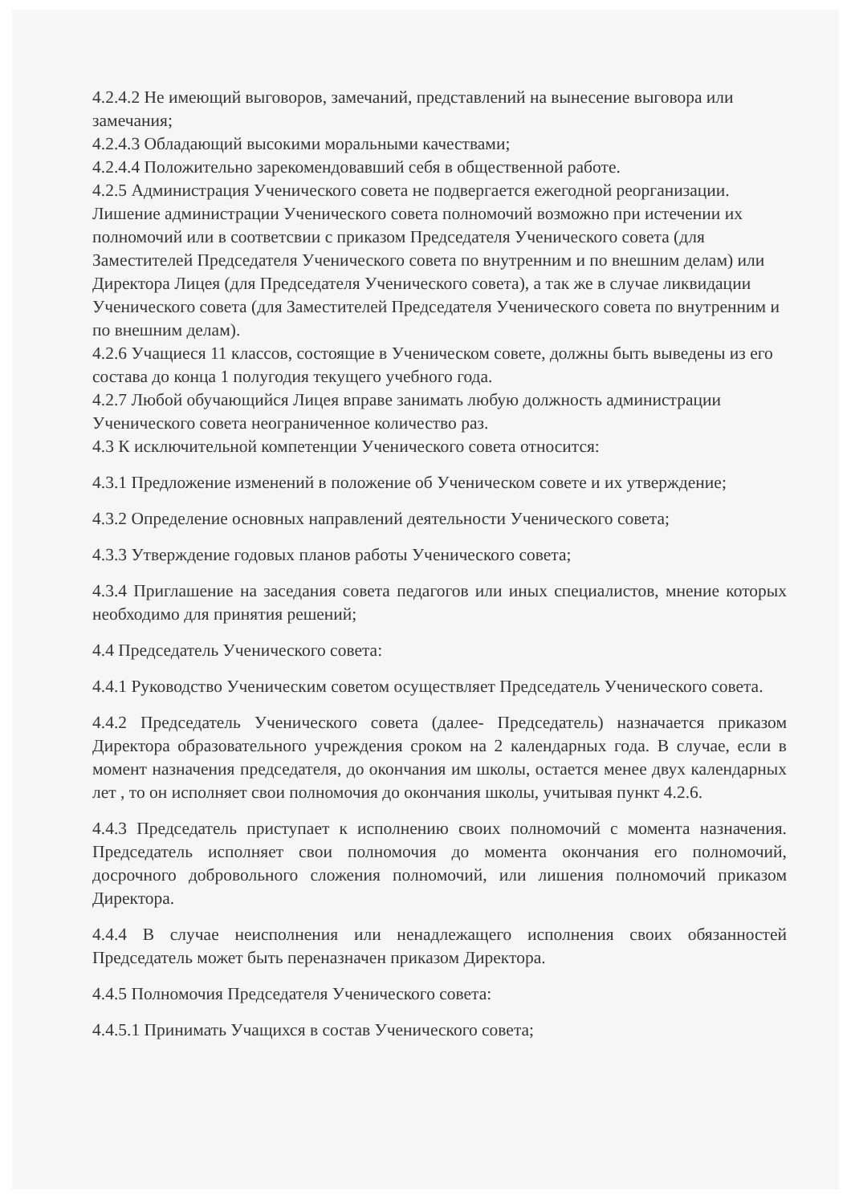4.2.4.2 Не имеющий выговоров, замечаний, представлений на вынесение выговора или замечания;
4.2.4.3 Обладающий высокими моральными качествами;
4.2.4.4 Положительно зарекомендовавший себя в общественной работе.
4.2.5 Администрация Ученического совета не подвергается ежегодной реорганизации. Лишение администрации Ученического совета полномочий возможно при истечении их полномочий или в соответсвии с приказом Председателя Ученического совета (для Заместителей Председателя Ученического совета по внутренним и по внешним делам) или Директора Лицея (для Председателя Ученического совета), а так же в случае ликвидации Ученического совета (для Заместителей Председателя Ученического совета по внутренним и по внешним делам).
4.2.6 Учащиеся 11 классов, состоящие в Ученическом совете, должны быть выведены из его состава до конца 1 полугодия текущего учебного года.
4.2.7 Любой обучающийся Лицея вправе занимать любую должность администрации Ученического совета неограниченное количество раз.
4.3 К исключительной компетенции Ученического совета относится:
4.3.1 Предложение изменений в положение об Ученическом совете и их утверждение;
4.3.2 Определение основных направлений деятельности Ученического совета;
4.3.3 Утверждение годовых планов работы Ученического совета;
4.3.4 Приглашение на заседания совета педагогов или иных специалистов, мнение которых необходимо для принятия решений;
4.4 Председатель Ученического совета:
4.4.1 Руководство Ученическим советом осуществляет Председатель Ученического совета.
4.4.2 Председатель Ученического совета (далее- Председатель) назначается приказом Директора образовательного учреждения сроком на 2 календарных года. В случае, если в момент назначения председателя, до окончания им школы, остается менее двух календарных лет , то он исполняет свои полномочия до окончания школы, учитывая пункт 4.2.6.
4.4.3 Председатель приступает к исполнению своих полномочий с момента назначения. Председатель исполняет свои полномочия до момента окончания его полномочий, досрочного добровольного сложения полномочий, или лишения полномочий приказом Директора.
4.4.4 В случае неисполнения или ненадлежащего исполнения своих обязанностей Председатель может быть переназначен приказом Директора.
4.4.5 Полномочия Председателя Ученического совета:
4.4.5.1 Принимать Учащихся в состав Ученического совета;